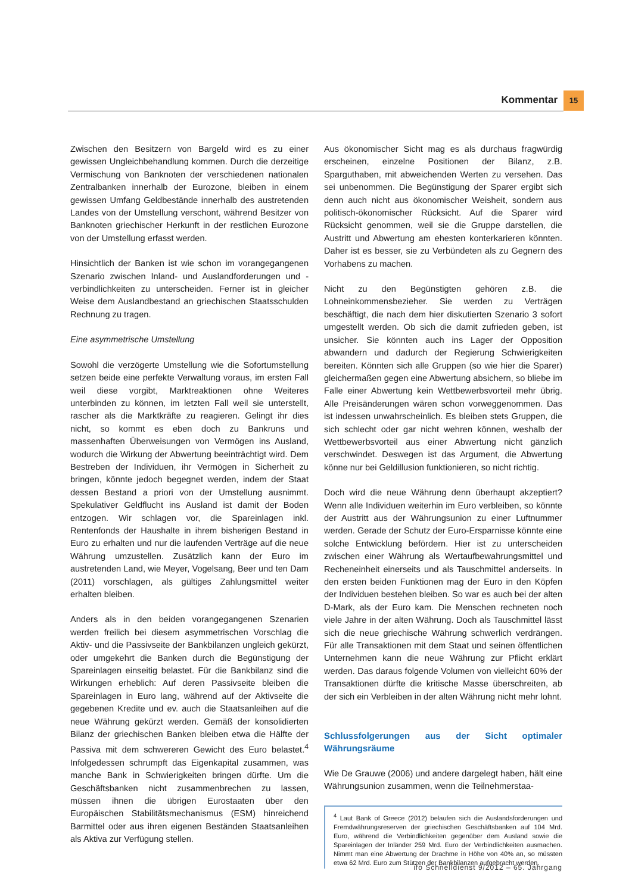Kommentar 15
Zwischen den Besitzern von Bargeld wird es zu einer gewissen Ungleichbehandlung kommen. Durch die derzeitige Vermischung von Banknoten der verschiedenen nationalen Zentralbanken innerhalb der Eurozone, bleiben in einem gewissen Umfang Geldbestände innerhalb des austretenden Landes von der Umstellung verschont, während Besitzer von Banknoten griechischer Herkunft in der restlichen Eurozone von der Umstellung erfasst werden.
Hinsichtlich der Banken ist wie schon im vorangegangenen Szenario zwischen Inland- und Auslandforderungen und -verbindlichkeiten zu unterscheiden. Ferner ist in gleicher Weise dem Auslandbestand an griechischen Staatsschulden Rechnung zu tragen.
Eine asymmetrische Umstellung
Sowohl die verzögerte Umstellung wie die Sofortumstellung setzen beide eine perfekte Verwaltung voraus, im ersten Fall weil diese vorgibt, Marktreaktionen ohne Weiteres unterbinden zu können, im letzten Fall weil sie unterstellt, rascher als die Marktkräfte zu reagieren. Gelingt ihr dies nicht, so kommt es eben doch zu Bankruns und massenhaften Überweisungen von Vermögen ins Ausland, wodurch die Wirkung der Abwertung beeinträchtigt wird. Dem Bestreben der Individuen, ihr Vermögen in Sicherheit zu bringen, könnte jedoch begegnet werden, indem der Staat dessen Bestand a priori von der Umstellung ausnimmt. Spekulativer Geldflucht ins Ausland ist damit der Boden entzogen. Wir schlagen vor, die Spareinlagen inkl. Rentenfonds der Haushalte in ihrem bisherigen Bestand in Euro zu erhalten und nur die laufenden Verträge auf die neue Währung umzustellen. Zusätzlich kann der Euro im austretenden Land, wie Meyer, Vogelsang, Beer und ten Dam (2011) vorschlagen, als gültiges Zahlungsmittel weiter erhalten bleiben.
Anders als in den beiden vorangegangenen Szenarien werden freilich bei diesem asymmetrischen Vorschlag die Aktiv- und die Passivseite der Bankbilanzen ungleich gekürzt, oder umgekehrt die Banken durch die Begünstigung der Spareinlagen einseitig belastet. Für die Bankbilanz sind die Wirkungen erheblich: Auf deren Passivseite bleiben die Spareinlagen in Euro lang, während auf der Aktivseite die gegebenen Kredite und ev. auch die Staatsanleihen auf die neue Währung gekürzt werden. Gemäß der konsolidierten Bilanz der griechischen Banken bleiben etwa die Hälfte der Passiva mit dem schwereren Gewicht des Euro belastet.<sup>4</sup> Infolgedessen schrumpft das Eigenkapital zusammen, was manche Bank in Schwierigkeiten bringen dürfte. Um die Geschäftsbanken nicht zusammenbrechen zu lassen, müssen ihnen die übrigen Eurostaaten über den Europäischen Stabilitätsmechanismus (ESM) hinreichend Barmittel oder aus ihren eigenen Beständen Staatsanleihen als Aktiva zur Verfügung stellen.
Aus ökonomischer Sicht mag es als durchaus fragwürdig erscheinen, einzelne Positionen der Bilanz, z.B. Sparguthaben, mit abweichenden Werten zu versehen. Das sei unbenommen. Die Begünstigung der Sparer ergibt sich denn auch nicht aus ökonomischer Weisheit, sondern aus politisch-ökonomischer Rücksicht. Auf die Sparer wird Rücksicht genommen, weil sie die Gruppe darstellen, die Austritt und Abwertung am ehesten konterkarieren könnten. Daher ist es besser, sie zu Verbündeten als zu Gegnern des Vorhabens zu machen.
Nicht zu den Begünstigten gehören z.B. die Lohneinkommensbezieher. Sie werden zu Verträgen beschäftigt, die nach dem hier diskutierten Szenario 3 sofort umgestellt werden. Ob sich die damit zufrieden geben, ist unsicher. Sie könnten auch ins Lager der Opposition abwandern und dadurch der Regierung Schwierigkeiten bereiten. Könnten sich alle Gruppen (so wie hier die Sparer) gleichermaßen gegen eine Abwertung absichern, so bliebe im Falle einer Abwertung kein Wettbewerbsvorteil mehr übrig. Alle Preisänderungen wären schon vorweggenommen. Das ist indessen unwahrscheinlich. Es bleiben stets Gruppen, die sich schlecht oder gar nicht wehren können, weshalb der Wettbewerbsvorteil aus einer Abwertung nicht gänzlich verschwindet. Deswegen ist das Argument, die Abwertung könne nur bei Geldillusion funktionieren, so nicht richtig.
Doch wird die neue Währung denn überhaupt akzeptiert? Wenn alle Individuen weiterhin im Euro verbleiben, so könnte der Austritt aus der Währungsunion zu einer Luftnummer werden. Gerade der Schutz der Euro-Ersparnisse könnte eine solche Entwicklung befördern. Hier ist zu unterscheiden zwischen einer Währung als Wertaufbewahrungsmittel und Recheneinheit einerseits und als Tauschmittel anderseits. In den ersten beiden Funktionen mag der Euro in den Köpfen der Individuen bestehen bleiben. So war es auch bei der alten D-Mark, als der Euro kam. Die Menschen rechneten noch viele Jahre in der alten Währung. Doch als Tauschmittel lässt sich die neue griechische Währung schwerlich verdrängen. Für alle Transaktionen mit dem Staat und seinen öffentlichen Unternehmen kann die neue Währung zur Pflicht erklärt werden. Das daraus folgende Volumen von vielleicht 60% der Transaktionen dürfte die kritische Masse überschreiten, ab der sich ein Verbleiben in der alten Währung nicht mehr lohnt.
Schlussfolgerungen aus der Sicht optimaler Währungsräume
Wie De Grauwe (2006) und andere dargelegt haben, hält eine Währungsunion zusammen, wenn die Teilnehmerstaa-
<sup>4</sup> Laut Bank of Greece (2012) belaufen sich die Auslandsforderungen und Fremdwährungsreserven der griechischen Geschäftsbanken auf 104 Mrd. Euro, während die Verbindlichkeiten gegenüber dem Ausland sowie die Spareinlagen der Inländer 259 Mrd. Euro der Verbindlichkeiten ausmachen. Nimmt man eine Abwertung der Drachme in Höhe von 40% an, so müssten etwa 62 Mrd. Euro zum Stützen der Bankbilanzen aufgebracht werden.
ifo Schnelldienst 9/2012 – 65. Jahrgang